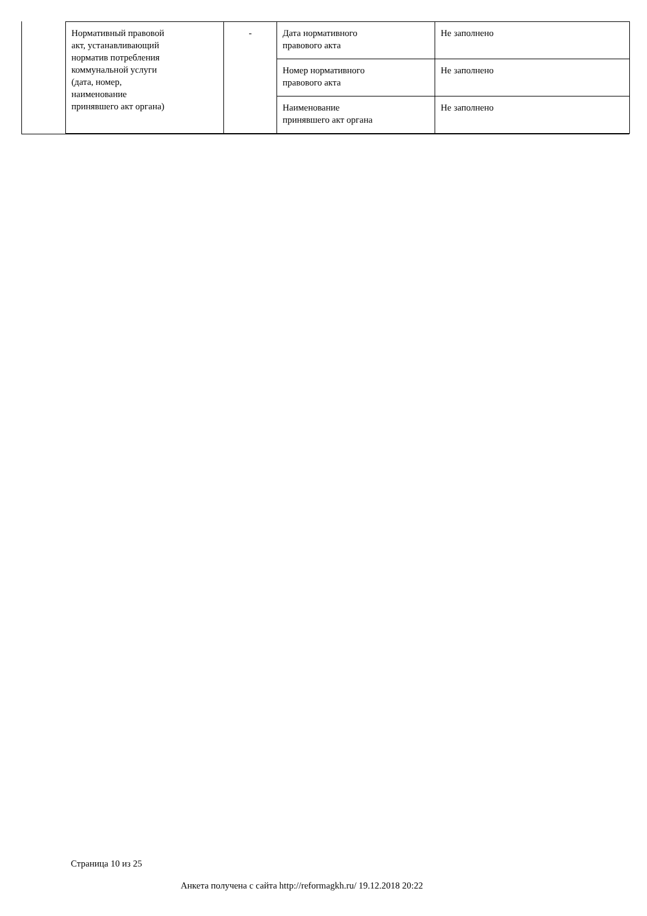| Нормативный правовой акт, устанавливающий норматив потребления коммунальной услуги (дата, номер, наименование принявшего акт органа) | - | Дата нормативного правового акта | Не заполнено |
| | | Номер нормативного правового акта | Не заполнено |
| | | Наименование принявшего акт органа | Не заполнено |
Страница 10 из 25
Анкета получена с сайта http://reformagkh.ru/ 19.12.2018 20:22